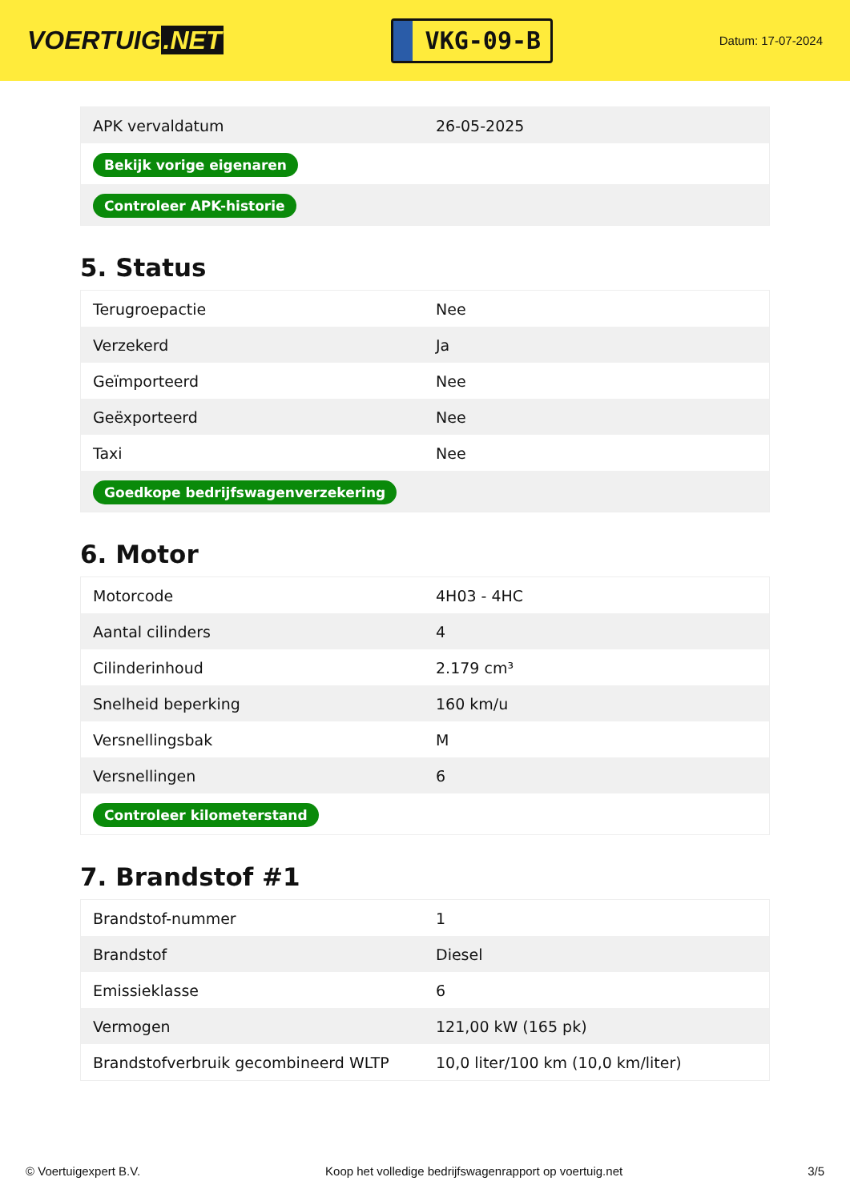VOERTUIG.NET
VKG-09-B
Datum: 17-07-2024
| APK vervaldatum | 26-05-2025 |
| Bekijk vorige eigenaren | |
| Controleer APK-historie | |
5. Status
| Terugroepactie | Nee |
| Verzekerd | Ja |
| Geïmporteerd | Nee |
| Geëxporteerd | Nee |
| Taxi | Nee |
| Goedkope bedrijfswagenverzekering | |
6. Motor
| Motorcode | 4H03 - 4HC |
| Aantal cilinders | 4 |
| Cilinderinhoud | 2.179 cm³ |
| Snelheid beperking | 160 km/u |
| Versnellingsbak | M |
| Versnellingen | 6 |
| Controleer kilometerstand | |
7. Brandstof #1
| Brandstof-nummer | 1 |
| Brandstof | Diesel |
| Emissieklasse | 6 |
| Vermogen | 121,00 kW (165 pk) |
| Brandstofverbruik gecombineerd WLTP | 10,0 liter/100 km (10,0 km/liter) |
© Voertuigexpert B.V. Koop het volledige bedrijfswagenrapport op voertuig.net 3/5